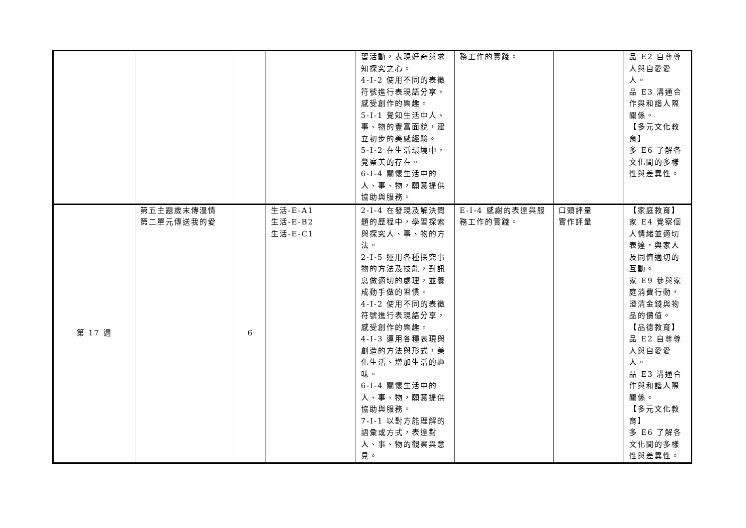| | | | | 習活動，表現好奇與求知探究之心。 4-I-2 使用不同的表徵符號進行表現語分享，感受創作的樂趣。 5-I-1 覺知生活中人、事、物的豐富面貌，建立初步的美感經驗。 5-I-2 在生活環境中，覺察美的存在。 6-I-4 關懷生活中的人、事、物，願意提供協助與服務。 | 務工作的實踐。 | | 品 E2 自尊尊人與自愛愛人。 品 E3 溝通合作與和諧人際關係。 【多元文化教育】 多 E6 了解各文化間的多樣性與差異性。 |
| 第 17 週 | 第五主題歲末傳溫情 第二單元傳送我的愛 | 6 | 生活-E-A1 生活-E-B2 生活-E-C1 | 2-I-4 在發現及解決問題的歷程中，學習探索與探究人、事、物的方法。 2-I-5 運用各種探究事物的方法及技能，對訊息做適切的處理，並養成動手做的習慣。 4-I-2 使用不同的表徵符號進行表現語分享，感受創作的樂趣。 4-I-3 運用各種表現與創造的方法與形式，美化生活、增加生活的趣味。 6-I-4 關懷生活中的人、事、物，願意提供協助與服務。 7-I-1 以對方能理解的語彙或方式，表達對人、事、物的觀察與意見。 | E-I-4 感謝的表達與服務工作的實踐。 | 口頭評量 實作評量 | 【家庭教育】 家 E4 覺察個人情緒並適切表達，與家人及同儕適切的互動。 家 E9 參與家庭消費行動，澄清金錢與物品的價值。 【品德教育】 品 E2 自尊尊人與自愛愛人。 品 E3 溝通合作與和諧人際關係。 【多元文化教育】 多 E6 了解各文化間的多樣性與差異性。 |